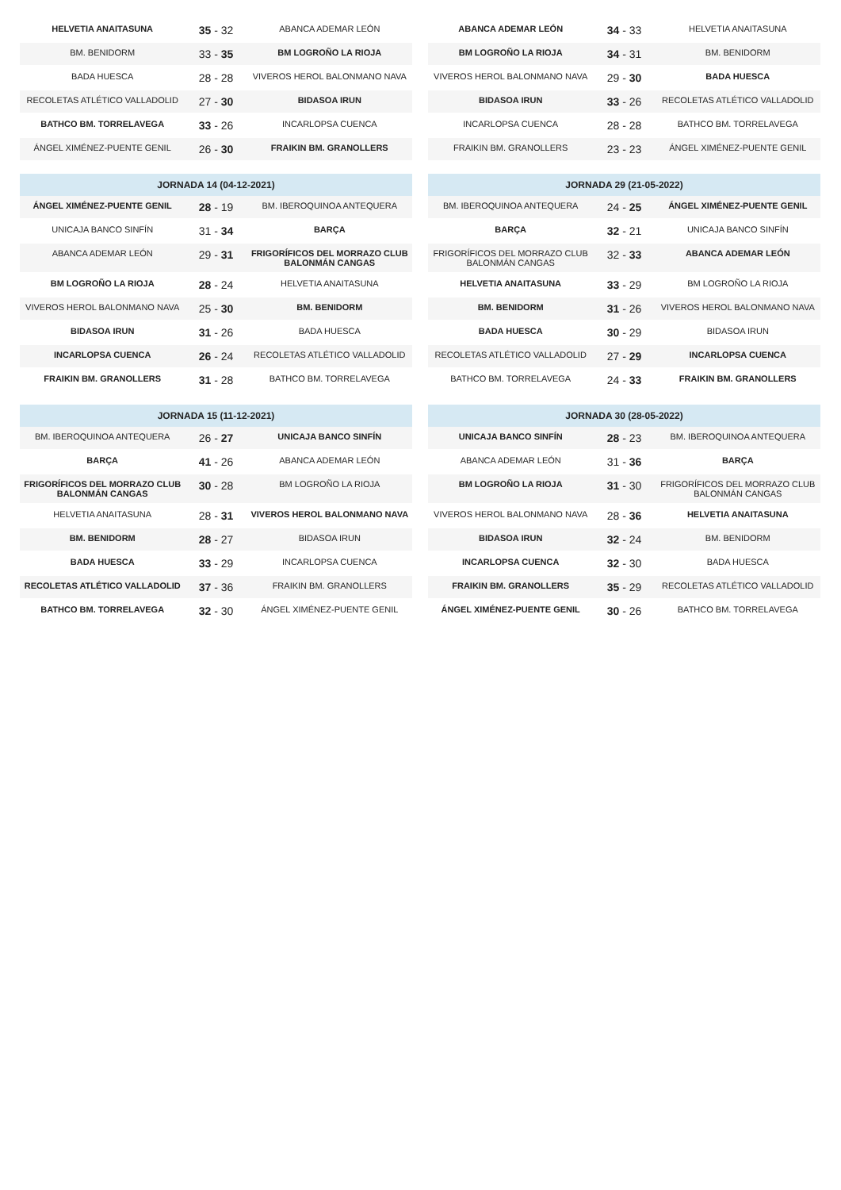| HELVETIA ANAITASUNA | 35 - 32 | ABANCA ADEMAR LEÓN |
| BM. BENIDORM | 33 - 35 | BM LOGROÑO LA RIOJA |
| BADA HUESCA | 28 - 28 | VIVEROS HEROL BALONMANO NAVA |
| RECOLETAS ATLÉTICO VALLADOLID | 27 - 30 | BIDASOA IRUN |
| BATHCO BM. TORRELAVEGA | 33 - 26 | INCARLOPSA CUENCA |
| ÁNGEL XIMÉNEZ-PUENTE GENIL | 26 - 30 | FRAIKIN BM. GRANOLLERS |
| JORNADA 14 (04-12-2021) | | |
| --- | --- | --- |
| ÁNGEL XIMÉNEZ-PUENTE GENIL | 28 - 19 | BM. IBEROQUINOA ANTEQUERA |
| UNICAJA BANCO SINFÍN | 31 - 34 | BARÇA |
| ABANCA ADEMAR LEÓN | 29 - 31 | FRIGORÍFICOS DEL MORRAZO CLUB BALONMÁN CANGAS |
| BM LOGROÑO LA RIOJA | 28 - 24 | HELVETIA ANAITASUNA |
| VIVEROS HEROL BALONMANO NAVA | 25 - 30 | BM. BENIDORM |
| BIDASOA IRUN | 31 - 26 | BADA HUESCA |
| INCARLOPSA CUENCA | 26 - 24 | RECOLETAS ATLÉTICO VALLADOLID |
| FRAIKIN BM. GRANOLLERS | 31 - 28 | BATHCO BM. TORRELAVEGA |
| JORNADA 15 (11-12-2021) | | |
| --- | --- | --- |
| BM. IBEROQUINOA ANTEQUERA | 26 - 27 | UNICAJA BANCO SINFÍN |
| BARÇA | 41 - 26 | ABANCA ADEMAR LEÓN |
| FRIGORÍFICOS DEL MORRAZO CLUB BALONMÁN CANGAS | 30 - 28 | BM LOGROÑO LA RIOJA |
| HELVETIA ANAITASUNA | 28 - 31 | VIVEROS HEROL BALONMANO NAVA |
| BM. BENIDORM | 28 - 27 | BIDASOA IRUN |
| BADA HUESCA | 33 - 29 | INCARLOPSA CUENCA |
| RECOLETAS ATLÉTICO VALLADOLID | 37 - 36 | FRAIKIN BM. GRANOLLERS |
| BATHCO BM. TORRELAVEGA | 32 - 30 | ÁNGEL XIMÉNEZ-PUENTE GENIL |
| ABANCA ADEMAR LEÓN | 34 - 33 | HELVETIA ANAITASUNA |
| BM LOGROÑO LA RIOJA | 34 - 31 | BM. BENIDORM |
| VIVEROS HEROL BALONMANO NAVA | 29 - 30 | BADA HUESCA |
| BIDASOA IRUN | 33 - 26 | RECOLETAS ATLÉTICO VALLADOLID |
| INCARLOPSA CUENCA | 28 - 28 | BATHCO BM. TORRELAVEGA |
| FRAIKIN BM. GRANOLLERS | 23 - 23 | ÁNGEL XIMÉNEZ-PUENTE GENIL |
| JORNADA 29 (21-05-2022) | | |
| --- | --- | --- |
| BM. IBEROQUINOA ANTEQUERA | 24 - 25 | ÁNGEL XIMÉNEZ-PUENTE GENIL |
| BARÇA | 32 - 21 | UNICAJA BANCO SINFÍN |
| FRIGORÍFICOS DEL MORRAZO CLUB BALONMÁN CANGAS | 32 - 33 | ABANCA ADEMAR LEÓN |
| HELVETIA ANAITASUNA | 33 - 29 | BM LOGROÑO LA RIOJA |
| BM. BENIDORM | 31 - 26 | VIVEROS HEROL BALONMANO NAVA |
| BADA HUESCA | 30 - 29 | BIDASOA IRUN |
| RECOLETAS ATLÉTICO VALLADOLID | 27 - 29 | INCARLOPSA CUENCA |
| BATHCO BM. TORRELAVEGA | 24 - 33 | FRAIKIN BM. GRANOLLERS |
| JORNADA 30 (28-05-2022) | | |
| --- | --- | --- |
| UNICAJA BANCO SINFÍN | 28 - 23 | BM. IBEROQUINOA ANTEQUERA |
| ABANCA ADEMAR LEÓN | 31 - 36 | BARÇA |
| BM LOGROÑO LA RIOJA | 31 - 30 | FRIGORÍFICOS DEL MORRAZO CLUB BALONMÁN CANGAS |
| VIVEROS HEROL BALONMANO NAVA | 28 - 36 | HELVETIA ANAITASUNA |
| BIDASOA IRUN | 32 - 24 | BM. BENIDORM |
| INCARLOPSA CUENCA | 32 - 30 | BADA HUESCA |
| FRAIKIN BM. GRANOLLERS | 35 - 29 | RECOLETAS ATLÉTICO VALLADOLID |
| ÁNGEL XIMÉNEZ-PUENTE GENIL | 30 - 26 | BATHCO BM. TORRELAVEGA |